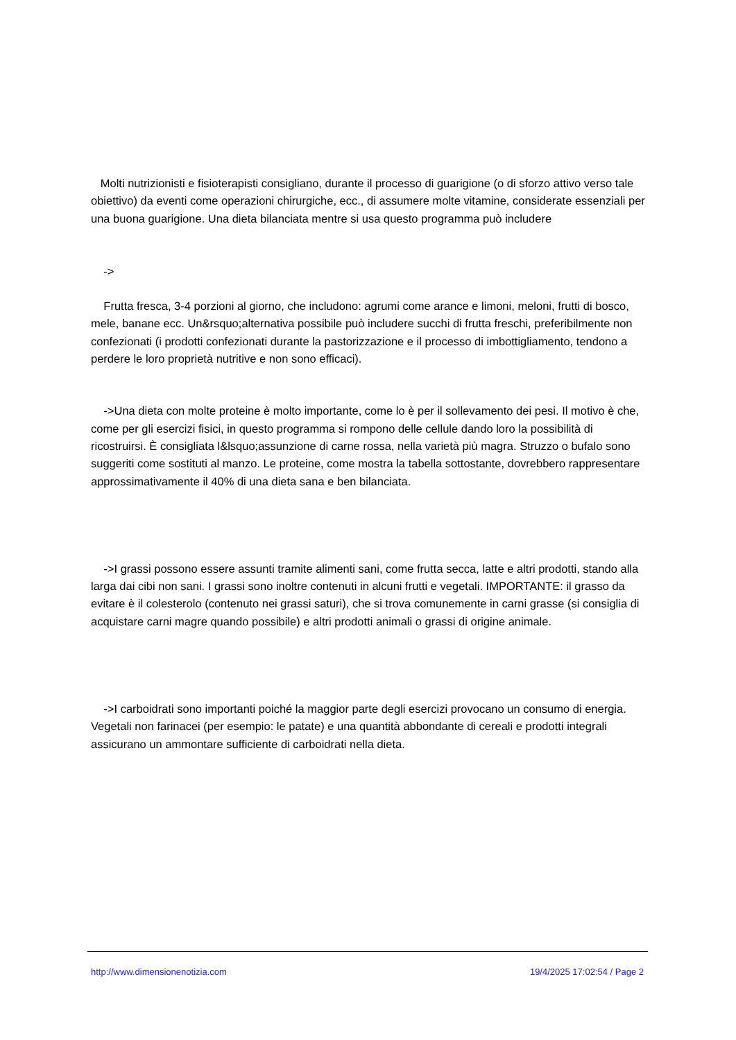Molti nutrizionisti e fisioterapisti consigliano, durante il processo di guarigione (o di sforzo attivo verso tale obiettivo) da eventi come operazioni chirurgiche, ecc., di assumere molte vitamine, considerate essenziali per una buona guarigione. Una dieta bilanciata mentre si usa questo programma può includere
->
Frutta fresca, 3-4 porzioni al giorno, che includono: agrumi come arance e limoni, meloni, frutti di bosco, mele, banane ecc. Un&rsquo;alternativa possibile può includere succhi di frutta freschi, preferibilmente non confezionati (i prodotti confezionati durante la pastorizzazione e il processo di imbottigliamento, tendono a perdere le loro proprietà nutritive e non sono efficaci).
->Una dieta con molte proteine è molto importante, come lo è per il sollevamento dei pesi. Il motivo è che, come per gli esercizi fisici, in questo programma si rompono delle cellule dando loro la possibilità di ricostruirsi. È consigliata l&lsquo;assunzione di carne rossa, nella varietà più magra. Struzzo o bufalo sono suggeriti come sostituti al manzo. Le proteine, come mostra la tabella sottostante, dovrebbero rappresentare approssimativamente il 40% di una dieta sana e ben bilanciata.
->I grassi possono essere assunti tramite alimenti sani, come frutta secca, latte e altri prodotti, stando alla larga dai cibi non sani. I grassi sono inoltre contenuti in alcuni frutti e vegetali. IMPORTANTE: il grasso da evitare è il colesterolo (contenuto nei grassi saturi), che si trova comunemente in carni grasse (si consiglia di acquistare carni magre quando possibile) e altri prodotti animali o grassi di origine animale.
->I carboidrati sono importanti poiché la maggior parte degli esercizi provocano un consumo di energia. Vegetali non farinacei (per esempio: le patate) e una quantità abbondante di cereali e prodotti integrali assicurano un ammontare sufficiente di carboidrati nella dieta.
http://www.dimensionenotizia.com 19/4/2025 17:02:54 / Page 2